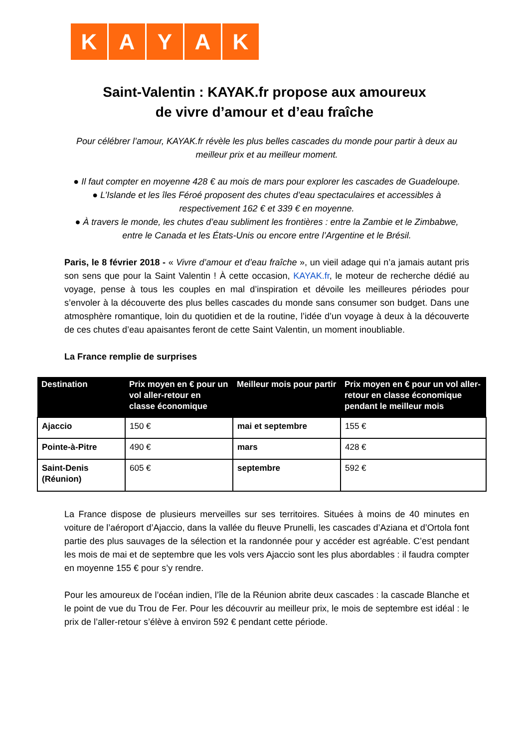KAYAK
Saint-Valentin : KAYAK.fr propose aux amoureux
de vivre d’amour et d’eau fraîche
Pour célébrer l’amour, KAYAK.fr révèle les plus belles cascades du monde pour partir à deux au meilleur prix et au meilleur moment.
● Il faut compter en moyenne 428 € au mois de mars pour explorer les cascades de Guadeloupe.
● L’Islande et les îles Féroé proposent des chutes d’eau spectaculaires et accessibles à respectivement 162 € et 339 € en moyenne.
● À travers le monde, les chutes d’eau subliment les frontières : entre la Zambie et le Zimbabwe, entre le Canada et les États-Unis ou encore entre l’Argentine et le Brésil.
Paris, le 8 février 2018 - « Vivre d’amour et d’eau fraîche », un vieil adage qui n’a jamais autant pris son sens que pour la Saint Valentin ! À cette occasion, KAYAK.fr, le moteur de recherche dédié au voyage, pense à tous les couples en mal d’inspiration et dévoile les meilleures périodes pour s’envoler à la découverte des plus belles cascades du monde sans consumer son budget. Dans une atmosphère romantique, loin du quotidien et de la routine, l’idée d’un voyage à deux à la découverte de ces chutes d’eau apaisantes feront de cette Saint Valentin, un moment inoubliable.
La France remplie de surprises
| Destination | Prix moyen en € pour un vol aller-retour en classe économique | Meilleur mois pour partir | Prix moyen en € pour un vol aller-retour en classe économique pendant le meilleur mois |
| --- | --- | --- | --- |
| Ajaccio | 150 € | mai et septembre | 155 € |
| Pointe-à-Pitre | 490 € | mars | 428 € |
| Saint-Denis (Réunion) | 605 € | septembre | 592 € |
La France dispose de plusieurs merveilles sur ses territoires. Situées à moins de 40 minutes en voiture de l’aéroport d’Ajaccio, dans la vallée du fleuve Prunelli, les cascades d’Aziana et d’Ortola font partie des plus sauvages de la sélection et la randonnée pour y accéder est agréable. C’est pendant les mois de mai et de septembre que les vols vers Ajaccio sont les plus abordables : il faudra compter en moyenne 155 € pour s’y rendre.
Pour les amoureux de l’océan indien, l’île de la Réunion abrite deux cascades : la cascade Blanche et le point de vue du Trou de Fer. Pour les découvrir au meilleur prix, le mois de septembre est idéal : le prix de l’aller-retour s’élève à environ 592 € pendant cette période.